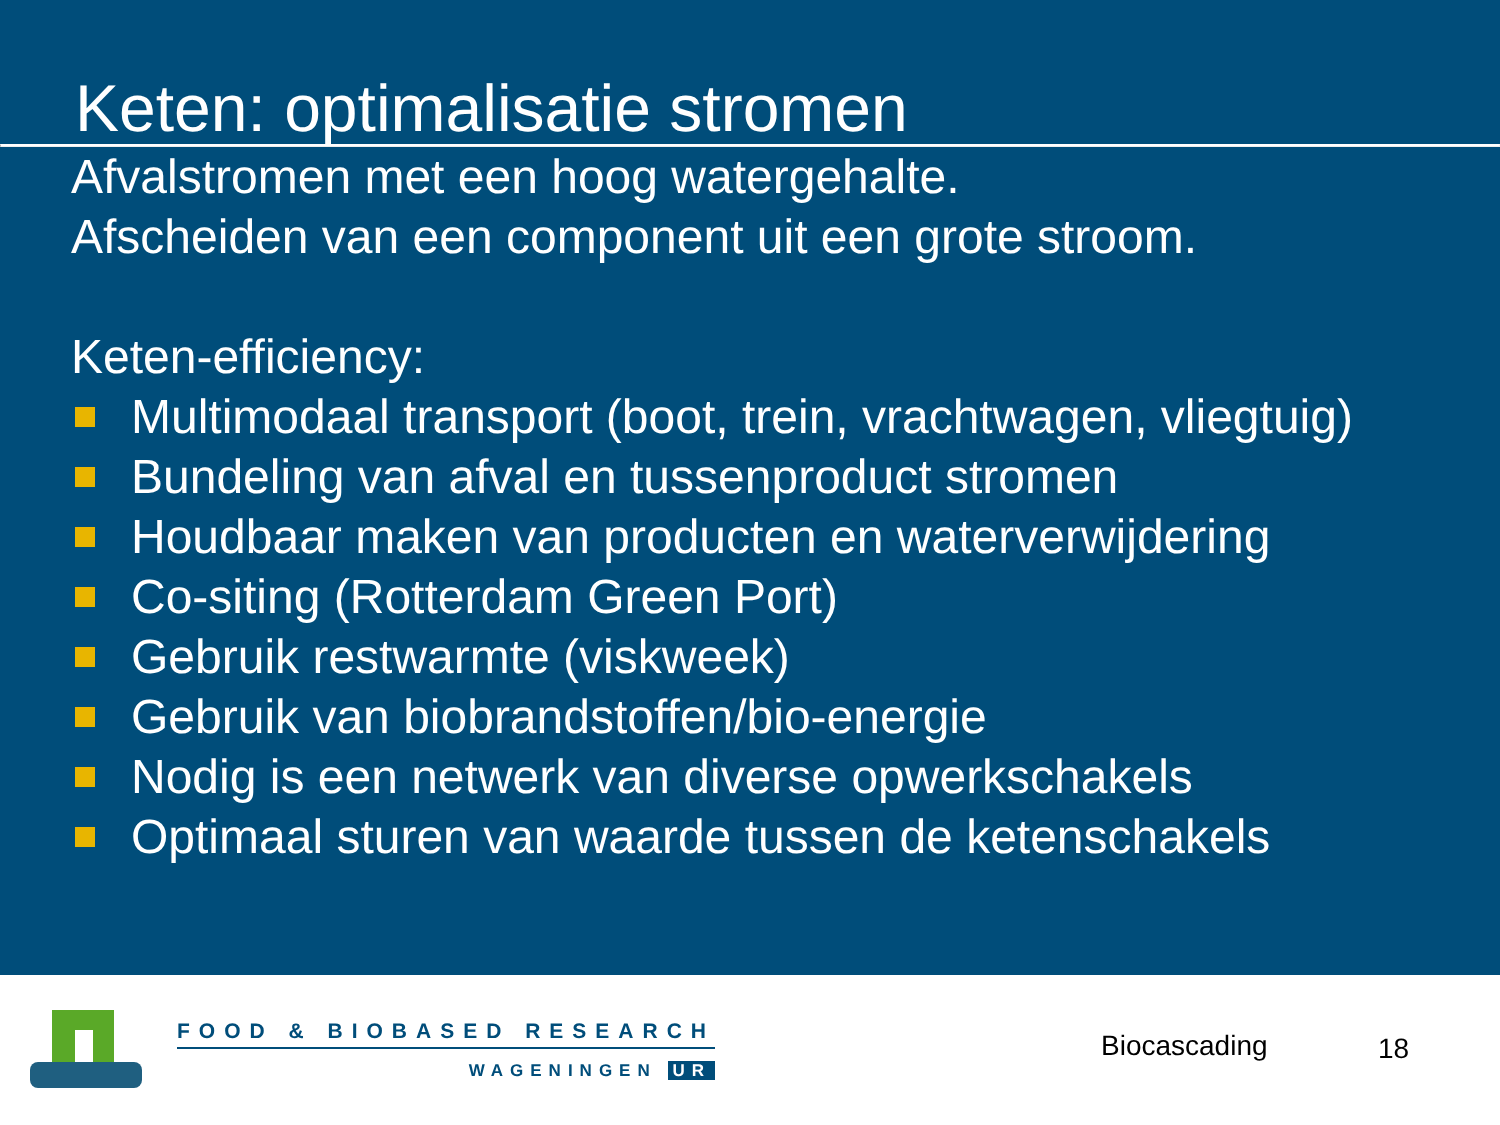Keten: optimalisatie stromen
Afvalstromen met een hoog watergehalte.
Afscheiden van een component uit een grote stroom.
Keten-efficiency:
Multimodaal transport (boot, trein, vrachtwagen, vliegtuig)
Bundeling van afval en tussenproduct stromen
Houdbaar maken van producten en waterverwijdering
Co-siting (Rotterdam Green Port)
Gebruik restwarmte (viskweek)
Gebruik van biobrandstoffen/bio-energie
Nodig is een netwerk van diverse opwerkschakels
Optimaal sturen van waarde tussen de ketenschakels
FOOD & BIOBASED RESEARCH
WAGENINGEN UR
Biocascading 18